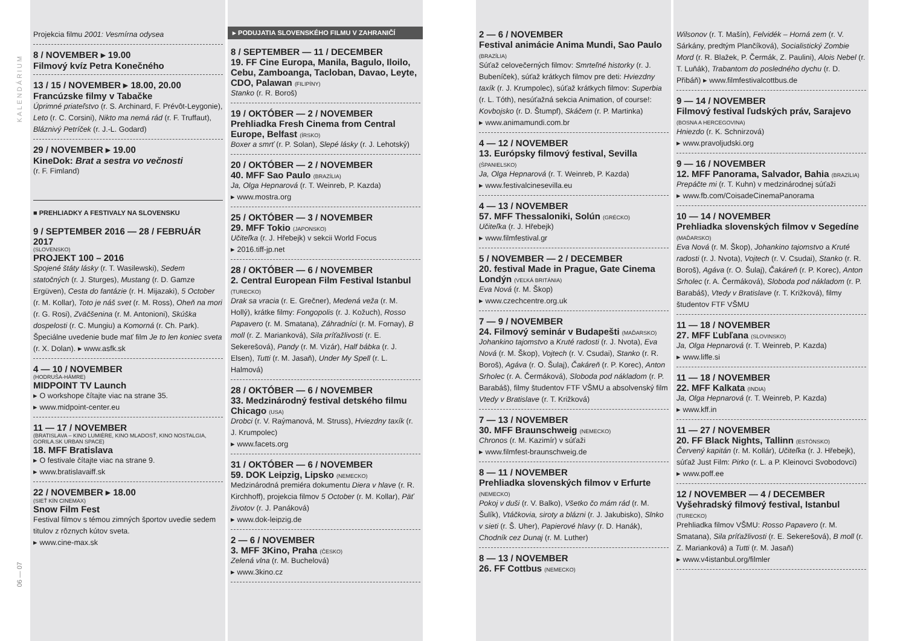KALENDÁRIUM
06 — 07
Projekcia filmu 2001: Vesmírna odysea
8 / NOVEMBER ▸ 19.00
Filmový kvíz Petra Konečného
13 / 15 / NOVEMBER ▸ 18.00, 20.00
Francúzske filmy v Tabačke
Úprimné priateľstvo (r. S. Archinard, F. Prévôt-Leygonie), Leto (r. C. Corsini), Nikto ma nemá rád (r. F. Truffaut), Bláznivý Petríček (r. J.-L. Godard)
29 / NOVEMBER ▸ 19.00
KineDok: Brat a sestra vo večnosti
(r. F. Fimland)
■ PREHLIADKY A FESTIVALY NA SLOVENSKU
9 / SEPTEMBER 2016 — 28 / FEBRUÁR 2017
(SLOVENSKO)
PROJEKT 100 – 2016
Spojené štáty lásky (r. T. Wasilewski), Sedem statočných (r. J. Sturges), Mustang (r. D. Gamze Ergüven), Cesta do fantázie (r. H. Mijazaki), 5 October (r. M. Kollar), Toto je náš svet (r. M. Ross), Oheň na mori (r. G. Rosi), Zväčšenina (r. M. Antonioni), Skúška dospelosti (r. C. Mungiu) a Komorná (r. Ch. Park). Špeciálne uvedenie bude mať film Je to len koniec sveta (r. X. Dolan). ▸ www.asfk.sk
4 — 10 / NOVEMBER
(HODRUŠA-HÁMRE)
MIDPOINT TV Launch
▸ O workshope čítajte viac na strane 35.
▸ www.midpoint-center.eu
11 — 17 / NOVEMBER
(BRATISLAVA – KINO LUMIÈRE, KINO MLADOSŤ, KINO NOSTALGIA, GORILA.SK URBAN SPACE)
18. MFF Bratislava
▸ O festivale čítajte viac na strane 9.
▸ www.bratislavaiff.sk
22 / NOVEMBER ▸ 18.00
(SIEŤ KÍN CINEMAX)
Snow Film Fest
Festival filmov s témou zimných športov uvedie sedem titulov z rôznych kútov sveta.
▸ www.cine-max.sk
▸ PODUJATIA SLOVENSKÉHO FILMU V ZAHRANIČÍ
8 / SEPTEMBER — 11 / DECEMBER
19. FF Cine Europa, Manila, Bagulo, Iloilo, Cebu, Zamboanga, Tacloban, Davao, Leyte, CDO, Palawan (FILIPÍNY)
Stanko (r. R. Boroš)
19 / OKTÓBER — 2 / NOVEMBER
Prehliadka Fresh Cinema from Central Europe, Belfast (ÍRSKO)
Boxer a smrť (r. P. Solan), Slepé lásky (r. J. Lehotský)
20 / OKTÓBER — 2 / NOVEMBER
40. MFF Sao Paulo (BRAZÍLIA)
Ja, Olga Hepnarová (r. T. Weinreb, P. Kazda)
▸ www.mostra.org
25 / OKTÓBER — 3 / NOVEMBER
29. MFF Tokio (JAPONSKO)
Učiteľka (r. J. Hřebejk) v sekcii World Focus
▸ 2016.tiff-jp.net
28 / OKTÓBER — 6 / NOVEMBER
2. Central European Film Festival Istanbul (TURECKO)
Drak sa vracia (r. E. Grečner), Medená veža (r. M. Hollý), krátke filmy: Fongopolis (r. J. Kožuch), Rosso Papavero (r. M. Smatana), Záhradníci (r. M. Fornay), B moll (r. Z. Marianková), Sila príťažlivosti (r. E. Sekerešová), Pandy (r. M. Vizár), Half bábka (r. J. Elsen), Tutti (r. M. Jasaň), Under My Spell (r. L. Halmová)
28 / OKTÓBER — 6 / NOVEMBER
33. Medzinárodný festival detského filmu Chicago (USA)
Drobci (r. V. Raýmanová, M. Struss), Hviezdny taxík (r. J. Krumpolec)
▸ www.facets.org
31 / OKTÓBER — 6 / NOVEMBER
59. DOK Leipzig, Lipsko (NEMECKO)
Medzinárodná premiéra dokumentu Diera v hlave (r. R. Kirchhoff), projekcia filmov 5 October (r. M. Kollar), Päť životov (r. J. Panáková)
▸ www.dok-leipzig.de
2 — 6 / NOVEMBER
3. MFF 3Kino, Praha (ČESKO)
Zelená vlna (r. M. Buchelová)
▸ www.3kino.cz
2 — 6 / NOVEMBER
Festival animácie Anima Mundi, Sao Paulo (BRAZÍLIA)
Súťaž celovečerných filmov: Smrteľné historky (r. J. Bubeníček), súťaž krátkych filmov pre deti: Hviezdny taxík (r. J. Krumpolec), súťaž krátkych filmov: Superbia (r. L. Tóth), nesúťažná sekcia Animation, of course!: Kovbojsko (r. D. Štumpf), Skáčem (r. P. Martinka)
▸ www.animamundi.com.br
4 — 12 / NOVEMBER
13. Európsky filmový festival, Sevilla (ŠPANIELSKO)
Ja, Olga Hepnarová (r. T. Weinreb, P. Kazda)
▸ www.festivalcinesevilla.eu
4 — 13 / NOVEMBER
57. MFF Thessaloniki, Solún (GRÉCKO)
Učiteľka (r. J. Hřebejk)
▸ www.filmfestival.gr
5 / NOVEMBER — 2 / DECEMBER
20. festival Made in Prague, Gate Cinema Londýn (VEĽKÁ BRITÁNIA)
Eva Nová (r. M. Škop)
▸ www.czechcentre.org.uk
7 — 9 / NOVEMBER
24. Filmový seminár v Budapešti (MAĎARSKO)
Johankino tajomstvo a Kruté radosti (r. J. Nvota), Eva Nová (r. M. Škop), Vojtech (r. V. Csudai), Stanko (r. R. Boroš), Agáva (r. O. Šulaj), Čakáreň (r. P. Korec), Anton Srholec (r. A. Čermáková), Sloboda pod nákladom (r. P. Barabáš), filmy študentov FTF VŠMU a absolvenský film Vtedy v Bratislave (r. T. Križková)
7 — 13 / NOVEMBER
30. MFF Braunschweig (NEMECKO)
Chronos (r. M. Kazimír) v súťaži
▸ www.filmfest-braunschweig.de
8 — 11 / NOVEMBER
Prehliadka slovenských filmov v Erfurte (NEMECKO)
Pokoj v duši (r. V. Balko), Všetko čo mám rád (r. M. Šulík), Vtáčkovia, siroty a blázni (r. J. Jakubisko), Slnko v sieti (r. Š. Uher), Papierové hlavy (r. D. Hanák), Chodník cez Dunaj (r. M. Luther)
8 — 13 / NOVEMBER
26. FF Cottbus (NEMECKO)
Wilsonov (r. T. Mašín), Felvidék – Horná zem (r. V. Sárkány, predtým Plančíková), Socialistický Zombie Mord (r. R. Blažek, P. Čermák, Z. Paulini), Alois Nebel (r. T. Luňák), Trabantom do posledného dychu (r. D. Přibáň) ▸ www.filmfestivalcottbus.de
9 — 14 / NOVEMBER
Filmový festival ľudských práv, Sarajevo (BOSNA A HERCEGOVINA)
Hniezdo (r. K. Schnirzová)
▸ www.pravoljudski.org
9 — 16 / NOVEMBER
12. MFF Panorama, Salvador, Bahia (BRAZÍLIA)
Prepáčte mi (r. T. Kuhn) v medzinárodnej súťaži
▸ www.fb.com/CoisadeCinemaPanorama
10 — 14 / NOVEMBER
Prehliadka slovenských filmov v Segedíne (MAĎARSKO)
Eva Nová (r. M. Škop), Johankino tajomstvo a Kruté radosti (r. J. Nvota), Vojtech (r. V. Csudai), Stanko (r. R. Boroš), Agáva (r. O. Šulaj), Čakáreň (r. P. Korec), Anton Srholec (r. A. Čermáková), Sloboda pod nákladom (r. P. Barabáš), Vtedy v Bratislave (r. T. Križková), filmy študentov FTF VŠMU
11 — 18 / NOVEMBER
27. MFF Ľubľana (SLOVINSKO)
Ja, Olga Hepnarová (r. T. Weinreb, P. Kazda)
▸ www.liffe.si
11 — 18 / NOVEMBER
22. MFF Kalkata (INDIA)
Ja, Olga Hepnarová (r. T. Weinreb, P. Kazda)
▸ www.kff.in
11 — 27 / NOVEMBER
20. FF Black Nights, Tallinn (ESTÓNSKO)
Červený kapitán (r. M. Kollár), Učiteľka (r. J. Hřebejk), súťaž Just Film: Pirko (r. L. a P. Kleinovci Svobodovci)
▸ www.poff.ee
12 / NOVEMBER — 4 / DECEMBER
Vyšehradský filmový festival, Istanbul (TURECKO)
Prehliadka filmov VŠMU: Rosso Papavero (r. M. Smatana), Sila príťažlivosti (r. E. Sekerešová), B moll (r. Z. Marianková) a Tutti (r. M. Jasaň)
▸ www.v4istanbul.org/filmler